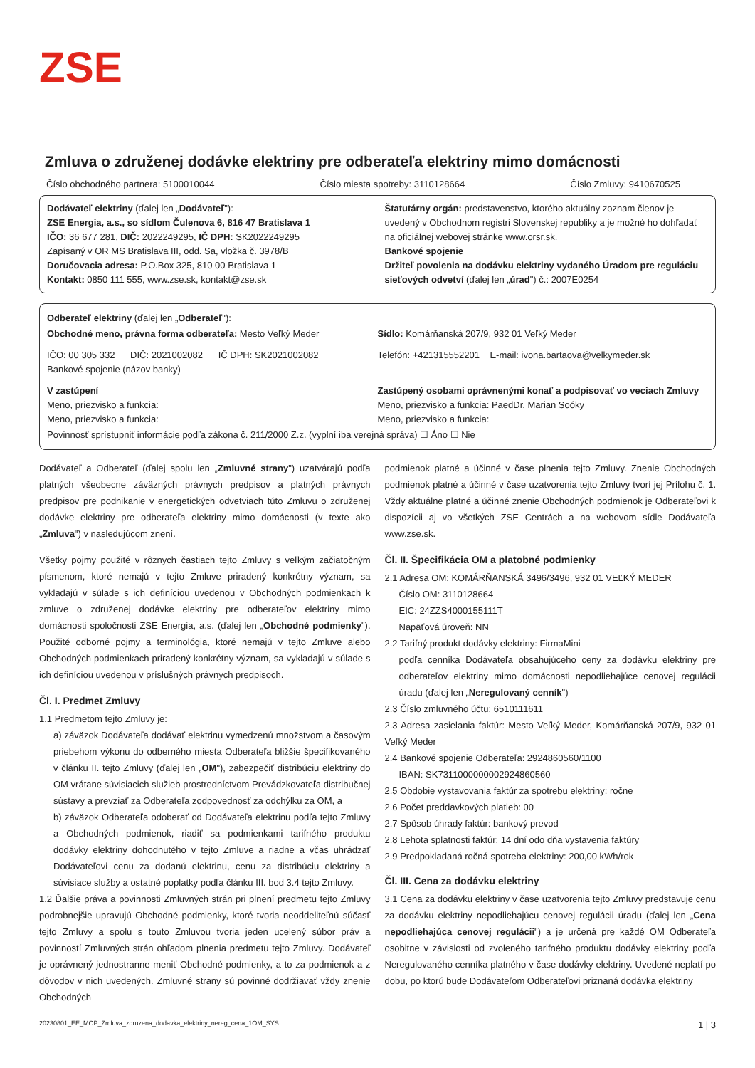ZSE
Zmluva o združenej dodávke elektriny pre odberateľa elektriny mimo domácnosti
Číslo obchodného partnera: 5100010044 Číslo miesta spotreby: 3110128664 Číslo Zmluvy: 9410670525
Dodávateľ elektriny (ďalej len „Dodávateľ"):
ZSE Energia, a.s., so sídlom Čulenova 6, 816 47 Bratislava 1
IČO: 36 677 281, DIČ: 2022249295, IČ DPH: SK2022249295
Zapísaný v OR MS Bratislava III, odd. Sa, vložka č. 3978/B
Doručovacia adresa: P.O.Box 325, 810 00 Bratislava 1
Kontakt: 0850 111 555, www.zse.sk, kontakt@zse.sk
Štatutárny orgán: predstavenstvo, ktorého aktuálny zoznam členov je uvedený v Obchodnom registri Slovenskej republiky a je možné ho dohľadať na oficiálnej webovej stránke www.orsr.sk.
Bankové spojenie
Držiteľ povolenia na dodávku elektriny vydaného Úradom pre reguláciu sieťových odvetví (ďalej len „úrad") č.: 2007E0254
Odberateľ elektriny (ďalej len „Odberateľ"):
Obchodné meno, právna forma odberateľa: Mesto Veľký Meder
Sídlo: Komárňanská 207/9, 932 01 Veľký Meder
IČO: 00 305 332 DIČ: 2021002082 IČ DPH: SK2021002082
Bankové spojenie (názov banky)
Telefón: +421315552201 E-mail: ivona.bartaova@velkymeder.sk
V zastúpení
Meno, priezvisko a funkcia:
Meno, priezvisko a funkcia:
Zastúpený osobami oprávnenými konať a podpisovať vo veciach Zmluvy
Meno, priezvisko a funkcia: PaedDr. Marian Soóky
Meno, priezvisko a funkcia:
Povinnosť sprístupniť informácie podľa zákona č. 211/2000 Z.z. (vyplní iba verejná správa) ☐ Áno ☐ Nie
Dodávateľ a Odberateľ (ďalej spolu len „Zmluvné strany") uzatvárajú podľa platných všeobecne záväzných právnych predpisov a platných právnych predpisov pre podnikanie v energetických odvetviach túto Zmluvu o združenej dodávke elektriny pre odberateľa elektriny mimo domácnosti (v texte ako „Zmluva") v nasledujúcom znení.
Všetky pojmy použité v rôznych častiach tejto Zmluvy s veľkým začiatočným písmenom, ktoré nemajú v tejto Zmluve priradený konkrétny význam, sa vykladajú v súlade s ich definíciou uvedenou v Obchodných podmienkach k zmluve o združenej dodávke elektriny pre odberateľov elektriny mimo domácnosti spoločnosti ZSE Energia, a.s. (ďalej len „Obchodné podmienky"). Použité odborné pojmy a terminológia, ktoré nemajú v tejto Zmluve alebo Obchodných podmienkach priradený konkrétny význam, sa vykladajú v súlade s ich definíciou uvedenou v príslušných právnych predpisoch.
Čl. I. Predmet Zmluvy
1.1 Predmetom tejto Zmluvy je:
a) záväzok Dodávateľa dodávať elektrinu vymedzenú množstvom a časovým priebehom výkonu do odberného miesta Odberateľa bližšie špecifikovaného v článku II. tejto Zmluvy (ďalej len „OM"), zabezpečiť distribúciu elektriny do OM vrátane súvisiacich služieb prostredníctvom Prevádzkovateľa distribučnej sústavy a prevziať za Odberateľa zodpovednosť za odchýlku za OM, a
b) záväzok Odberateľa odoberať od Dodávateľa elektrinu podľa tejto Zmluvy a Obchodných podmienok, riadiť sa podmienkami tarifného produktu dodávky elektriny dohodnutého v tejto Zmluve a riadne a včas uhrádzať Dodávateľovi cenu za dodanú elektrinu, cenu za distribúciu elektriny a súvisiace služby a ostatné poplatky podľa článku III. bod 3.4 tejto Zmluvy.
1.2 Ďalšie práva a povinnosti Zmluvných strán pri plnení predmetu tejto Zmluvy podrobnejšie upravujú Obchodné podmienky, ktoré tvoria neoddeliteľnú súčasť tejto Zmluvy a spolu s touto Zmluvou tvoria jeden ucelený súbor práv a povinností Zmluvných strán ohľadom plnenia predmetu tejto Zmluvy. Dodávateľ je oprávnený jednostranne meniť Obchodné podmienky, a to za podmienok a z dôvodov v nich uvedených. Zmluvné strany sú povinné dodržiavať vždy znenie Obchodných
podmienok platné a účinné v čase plnenia tejto Zmluvy. Znenie Obchodných podmienok platné a účinné v čase uzatvorenia tejto Zmluvy tvorí jej Prílohu č. 1. Vždy aktuálne platné a účinné znenie Obchodných podmienok je Odberateľovi k dispozícii aj vo všetkých ZSE Centrách a na webovom sídle Dodávateľa www.zse.sk.
Čl. II. Špecifikácia OM a platobné podmienky
2.1 Adresa OM: KOMÁRŇANSKÁ 3496/3496, 932 01 VEĽKÝ MEDER
Číslo OM: 3110128664
EIC: 24ZZS4000155111T
Napäťová úroveň: NN
2.2 Tarifný produkt dodávky elektriny: FirmaMini
podľa cenníka Dodávateľa obsahujúceho ceny za dodávku elektriny pre odberateľov elektriny mimo domácnosti nepodliehajúce cenovej regulácii úradu (ďalej len „Neregulovaný cenník")
2.3 Číslo zmluvného účtu: 6510111611
2.3 Adresa zasielania faktúr: Mesto Veľký Meder, Komárňanská 207/9, 932 01 Veľký Meder
2.4 Bankové spojenie Odberateľa: 2924860560/1100
IBAN: SK7311000000002924860560
2.5 Obdobie vystavovania faktúr za spotrebu elektriny: ročne
2.6 Počet preddavkových platieb: 00
2.7 Spôsob úhrady faktúr: bankový prevod
2.8 Lehota splatnosti faktúr: 14 dní odo dňa vystavenia faktúry
2.9 Predpokladaná ročná spotreba elektriny: 200,00 kWh/rok
Čl. III. Cena za dodávku elektriny
3.1 Cena za dodávku elektriny v čase uzatvorenia tejto Zmluvy predstavuje cenu za dodávku elektriny nepodliehajúcu cenovej regulácii úradu (ďalej len „Cena nepodliehajúca cenovej regulácii") a je určená pre každé OM Odberateľa osobitne v závislosti od zvoleného tarifného produktu dodávky elektriny podľa Neregulovaného cenníka platného v čase dodávky elektriny. Uvedené neplatí po dobu, po ktorú bude Dodávateľom Odberateľovi priznaná dodávka elektriny
20230801_EE_MOP_Zmluva_zdruzena_dodavka_elektriny_nereg_cena_1OM_SYS 1 | 3